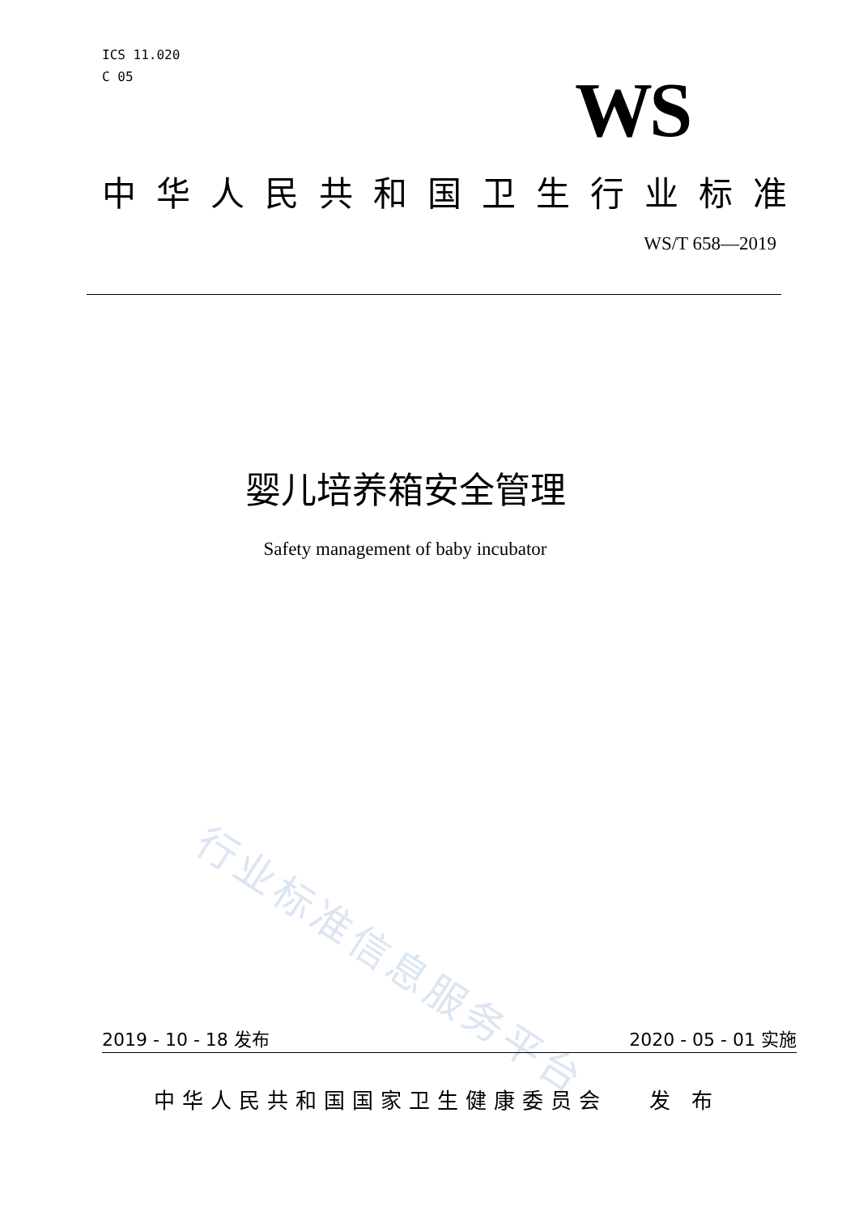ICS 11.020
C 05
WS
中华人民共和国卫生行业标准
WS/T 658—2019
婴儿培养箱安全管理
Safety management of baby incubator
行业标准信息服务平台
2019 - 10 - 18 发布 2020 - 05 - 01 实施
中华人民共和国国家卫生健康委员会 发 布